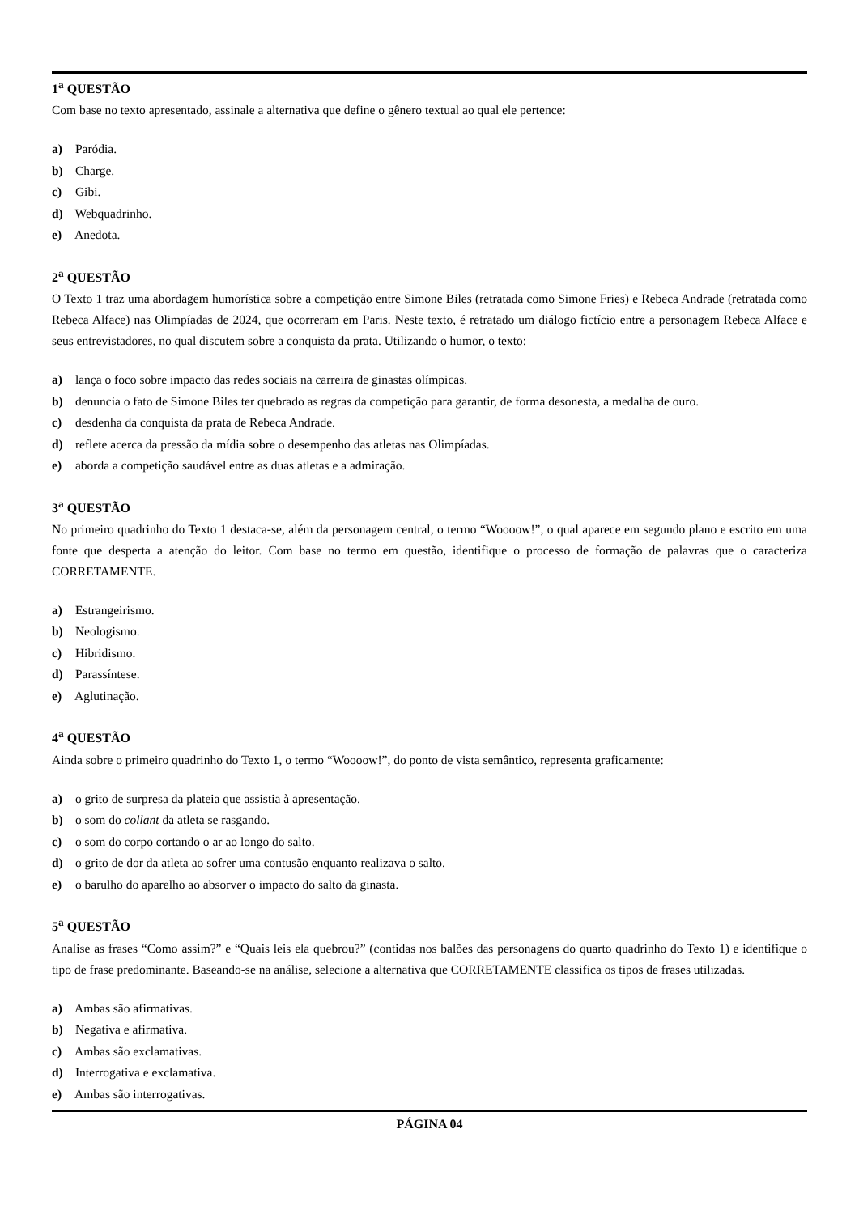1<sup>a</sup> QUESTÃO
Com base no texto apresentado, assinale a alternativa que define o gênero textual ao qual ele pertence:
a) Paródia.
b) Charge.
c) Gibi.
d) Webquadrinho.
e) Anedota.
2<sup>a</sup> QUESTÃO
O Texto 1 traz uma abordagem humorística sobre a competição entre Simone Biles (retratada como Simone Fries) e Rebeca Andrade (retratada como Rebeca Alface) nas Olimpíadas de 2024, que ocorreram em Paris. Neste texto, é retratado um diálogo fictício entre a personagem Rebeca Alface e seus entrevistadores, no qual discutem sobre a conquista da prata. Utilizando o humor, o texto:
a) lança o foco sobre impacto das redes sociais na carreira de ginastas olímpicas.
b) denuncia o fato de Simone Biles ter quebrado as regras da competição para garantir, de forma desonesta, a medalha de ouro.
c) desdenha da conquista da prata de Rebeca Andrade.
d) reflete acerca da pressão da mídia sobre o desempenho das atletas nas Olimpíadas.
e) aborda a competição saudável entre as duas atletas e a admiração.
3<sup>a</sup> QUESTÃO
No primeiro quadrinho do Texto 1 destaca-se, além da personagem central, o termo “Woooow!”, o qual aparece em segundo plano e escrito em uma fonte que desperta a atenção do leitor. Com base no termo em questão, identifique o processo de formação de palavras que o caracteriza CORRETAMENTE.
a) Estrangeirismo.
b) Neologismo.
c) Hibridismo.
d) Parassíntese.
e) Aglutinação.
4<sup>a</sup> QUESTÃO
Ainda sobre o primeiro quadrinho do Texto 1, o termo “Woooow!”, do ponto de vista semântico, representa graficamente:
a) o grito de surpresa da plateia que assistia à apresentação.
b) o som do collant da atleta se rasgando.
c) o som do corpo cortando o ar ao longo do salto.
d) o grito de dor da atleta ao sofrer uma contusão enquanto realizava o salto.
e) o barulho do aparelho ao absorver o impacto do salto da ginasta.
5<sup>a</sup> QUESTÃO
Analise as frases “Como assim?” e “Quais leis ela quebrou?” (contidas nos balões das personagens do quarto quadrinho do Texto 1) e identifique o tipo de frase predominante. Baseando-se na análise, selecione a alternativa que CORRETAMENTE classifica os tipos de frases utilizadas.
a) Ambas são afirmativas.
b) Negativa e afirmativa.
c) Ambas são exclamativas.
d) Interrogativa e exclamativa.
e) Ambas são interrogativas.
PÁGINA 04